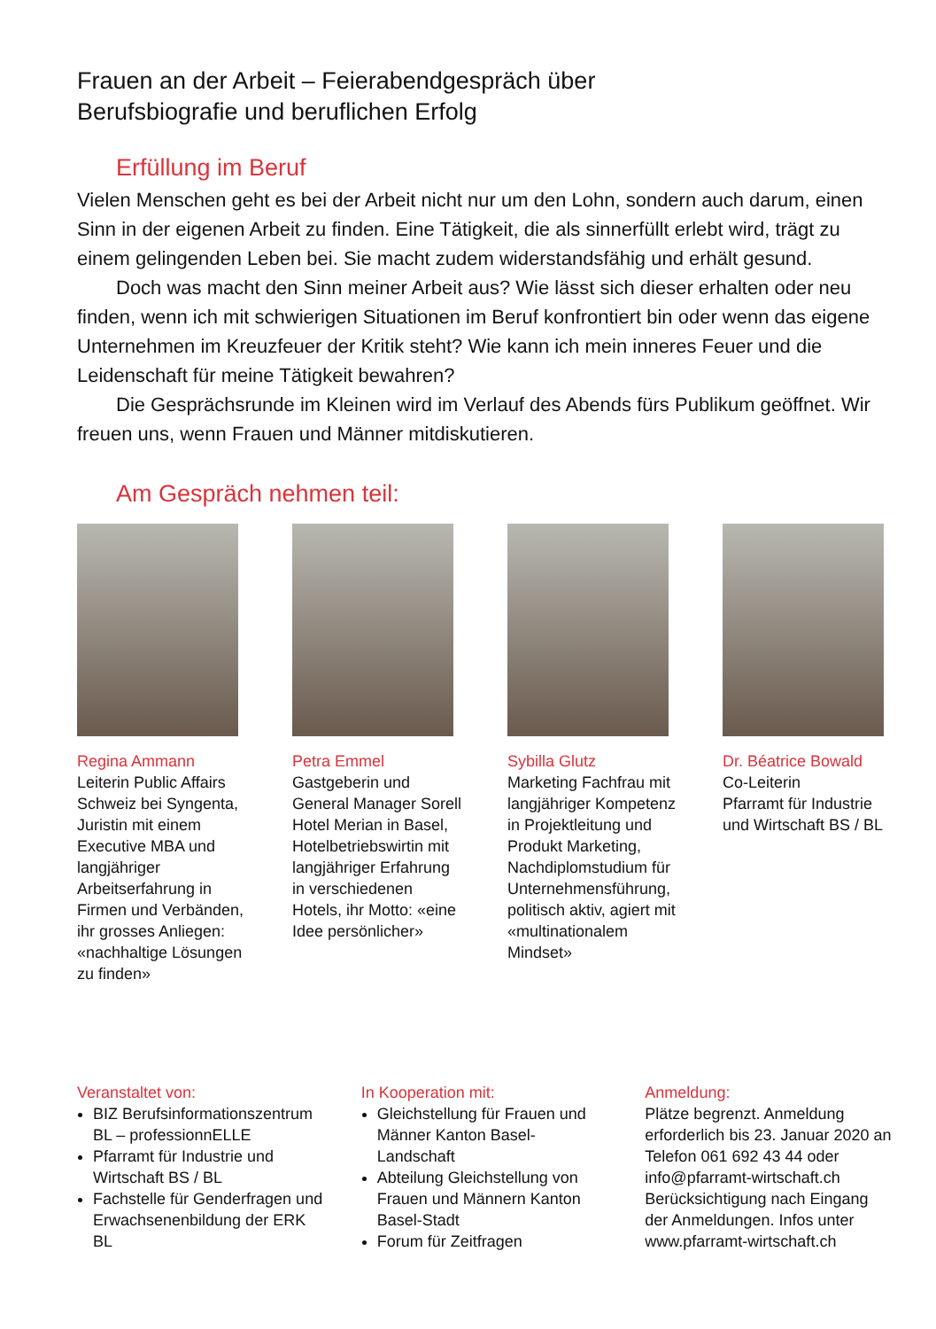Frauen an der Arbeit – Feierabendgespräch über
Berufsbiografie und beruflichen Erfolg
Erfüllung im Beruf
Vielen Menschen geht es bei der Arbeit nicht nur um den Lohn, sondern auch darum, einen Sinn in der eigenen Arbeit zu finden. Eine Tätigkeit, die als sinnerfüllt erlebt wird, trägt zu einem gelingenden Leben bei. Sie macht zudem widerstandsfähig und erhält gesund.
Doch was macht den Sinn meiner Arbeit aus? Wie lässt sich dieser erhalten oder neu finden, wenn ich mit schwierigen Situationen im Beruf konfrontiert bin oder wenn das eigene Unternehmen im Kreuzfeuer der Kritik steht? Wie kann ich mein inneres Feuer und die Leidenschaft für meine Tätigkeit bewahren?
Die Gesprächsrunde im Kleinen wird im Verlauf des Abends fürs Publikum geöffnet. Wir freuen uns, wenn Frauen und Männer mitdiskutieren.
Am Gespräch nehmen teil:
Regina Ammann
Leiterin Public Affairs Schweiz bei Syngenta, Juristin mit einem Executive MBA und langjähriger Arbeitserfahrung in Firmen und Verbänden, ihr grosses Anliegen: «nachhaltige Lösungen zu finden»
Petra Emmel
Gastgeberin und General Manager Sorell Hotel Merian in Basel, Hotelbetriebswirtin mit langjähriger Erfahrung in verschiedenen Hotels, ihr Motto: «eine Idee persönlicher»
Sybilla Glutz
Marketing Fachfrau mit langjähriger Kompetenz in Projektleitung und Produkt Marketing, Nachdiplomstudium für Unternehmensführung, politisch aktiv, agiert mit «multinationalem Mindset»
Dr. Béatrice Bowald
Co-Leiterin
Pfarramt für Industrie und Wirtschaft BS / BL
Veranstaltet von:
BIZ Berufsinformationszentrum BL – professionnELLE
Pfarramt für Industrie und Wirtschaft BS / BL
Fachstelle für Genderfragen und Erwachsenenbildung der ERK BL
In Kooperation mit:
Gleichstellung für Frauen und Männer Kanton Basel-Landschaft
Abteilung Gleichstellung von Frauen und Männern Kanton Basel-Stadt
Forum für Zeitfragen
Anmeldung:
Plätze begrenzt. Anmeldung erforderlich bis 23. Januar 2020 an Telefon 061 692 43 44 oder info@pfarramt-wirtschaft.ch Berücksichtigung nach Eingang der Anmeldungen. Infos unter www.pfarramt-wirtschaft.ch